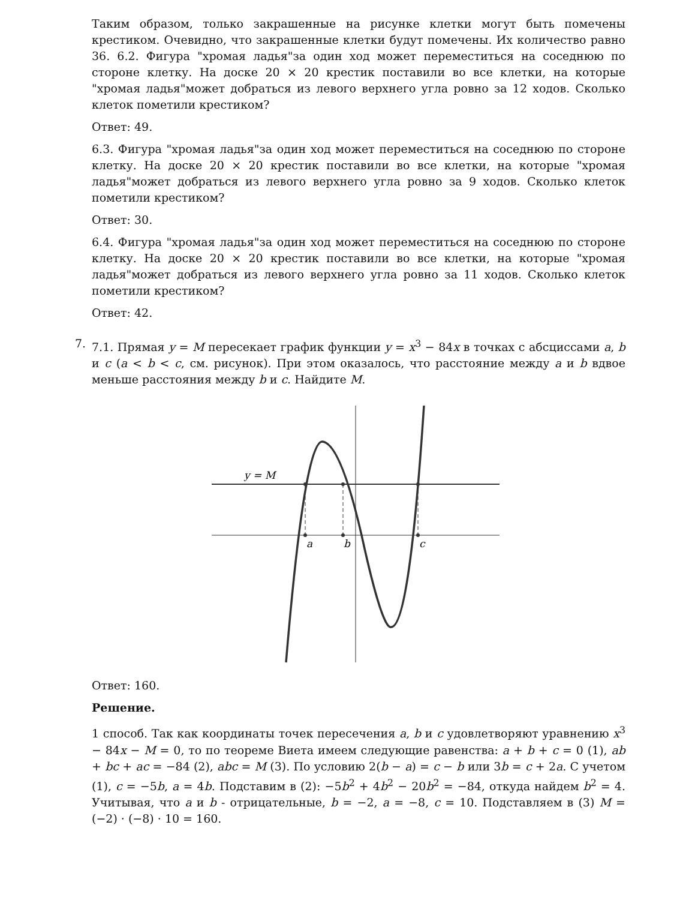Таким образом, только закрашенные на рисунке клетки могут быть помечены крестиком. Очевидно, что закрашенные клетки будут помечены. Их количество равно 36. 6.2. Фигура "хромая ладья"за один ход может переместиться на соседнюю по стороне клетку. На доске 20 × 20 крестик поставили во все клетки, на которые "хромая ладья"может добраться из левого верхнего угла ровно за 12 ходов. Сколько клеток пометили крестиком?
Ответ: 49.
6.3. Фигура "хромая ладья"за один ход может переместиться на соседнюю по стороне клетку. На доске 20 × 20 крестик поставили во все клетки, на которые "хромая ладья"может добраться из левого верхнего угла ровно за 9 ходов. Сколько клеток пометили крестиком?
Ответ: 30.
6.4. Фигура "хромая ладья"за один ход может переместиться на соседнюю по стороне клетку. На доске 20 × 20 крестик поставили во все клетки, на которые "хромая ладья"может добраться из левого верхнего угла ровно за 11 ходов. Сколько клеток пометили крестиком?
Ответ: 42.
7. 7.1. Прямая y = M пересекает график функции y = x<sup>3</sup> − 84x в точках с абсциссами a, b и c (a < b < c, см. рисунок). При этом оказалось, что расстояние между a и b вдвое меньше расстояния между b и c. Найдите M.
y = M
a
b
c
Ответ: 160.
Решение.
1 способ. Так как координаты точек пересечения a, b и c удовлетворяют уравнению x<sup>3</sup> − 84x − M = 0, то по теореме Виета имеем следующие равенства: a + b + c = 0 (1), ab + bc + ac = −84 (2), abc = M (3). По условию 2(b − a) = c − b или 3b = c + 2a. С учетом (1), c = −5b, a = 4b. Подставим в (2): −5b<sup>2</sup> + 4b<sup>2</sup> − 20b<sup>2</sup> = −84, откуда найдем b<sup>2</sup> = 4. Учитывая, что a и b - отрицательные, b = −2, a = −8, c = 10. Подставляем в (3) M = (−2) · (−8) · 10 = 160.